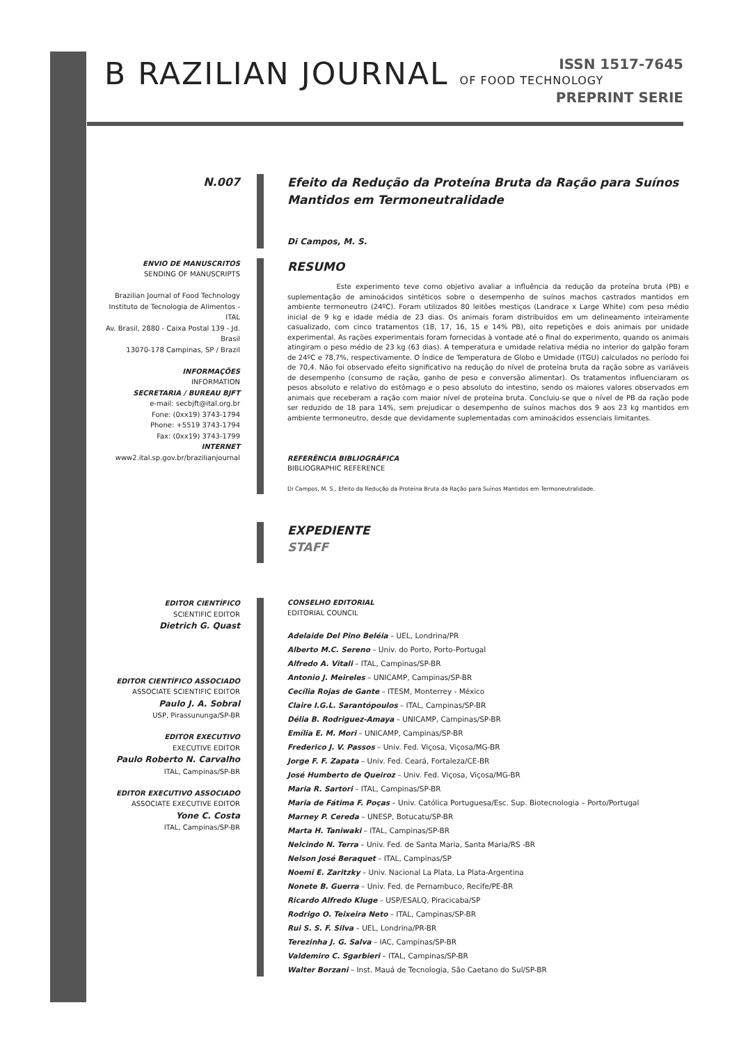B RAZILIAN JOURNAL OF FOOD TECHNOLOGY
ISSN 1517-7645
PREPRINT SERIE
N.007
Efeito da Redução da Proteína Bruta da Ração para Suínos Mantidos em Termoneutralidade
Di Campos, M. S.
ENVIO DE MANUSCRITOS
SENDING OF MANUSCRIPTS
Brazilian Journal of Food Technology
Instituto de Tecnologia de Alimentos - ITAL
Av. Brasil, 2880 - Caixa Postal 139 - Jd. Brasil
13070-178 Campinas, SP / Brazil
INFORMAÇÕES
INFORMATION
SECRETARIA / BUREAU BJFT
e-mail: secbjft@ital.org.br
Fone: (0xx19) 3743-1794
Phone: +5519 3743-1794
Fax: (0xx19) 3743-1799
INTERNET
www2.ital.sp.gov.br/brazilianjournal
RESUMO
Este experimento teve como objetivo avaliar a influência da redução da proteína bruta (PB) e suplementação de aminoácidos sintéticos sobre o desempenho de suínos machos castrados mantidos em ambiente termoneutro (24ºC). Foram utilizados 80 leitões mestiços (Landrace x Large White) com peso médio inicial de 9 kg e idade média de 23 dias. Os animais foram distribuídos em um delineamento inteiramente casualizado, com cinco tratamentos (18, 17, 16, 15 e 14% PB), oito repetições e dois animais por unidade experimental. As rações experimentais foram fornecidas à vontade até o final do experimento, quando os animais atingiram o peso médio de 23 kg (63 dias). A temperatura e umidade relativa média no interior do galpão foram de 24ºC e 78,7%, respectivamente. O Índice de Temperatura de Globo e Umidade (ITGU) calculados no período foi de 70,4. Não foi observado efeito significativo na redução do nível de proteína bruta da ração sobre as variáveis de desempenho (consumo de ração, ganho de peso e conversão alimentar). Os tratamentos influenciaram os pesos absoluto e relativo do estômago e o peso absoluto do intestino, sendo os maiores valores observados em animais que receberam a ração com maior nível de proteína bruta. Concluiu-se que o nível de PB da ração pode ser reduzido de 18 para 14%, sem prejudicar o desempenho de suínos machos dos 9 aos 23 kg mantidos em ambiente termoneutro, desde que devidamente suplementadas com aminoácidos essenciais limitantes.
REFERÊNCIA BIBLIOGRÁFICA
BIBLIOGRAPHIC REFERENCE
Di Campos, M. S., Efeito da Redução da Proteína Bruta da Ração para Suínos Mantidos em Termoneutralidade.
EXPEDIENTE
STAFF
EDITOR CIENTÍFICO
SCIENTIFIC EDITOR
Dietrich G. Quast
EDITOR CIENTÍFICO ASSOCIADO
ASSOCIATE SCIENTIFIC EDITOR
Paulo J. A. Sobral
USP, Pirassununga/SP-BR
EDITOR EXECUTIVO
EXECUTIVE EDITOR
Paulo Roberto N. Carvalho
ITAL, Campinas/SP-BR
EDITOR EXECUTIVO ASSOCIADO
ASSOCIATE EXECUTIVE EDITOR
Yone C. Costa
ITAL, Campinas/SP-BR
CONSELHO EDITORIAL
EDITORIAL COUNCIL
Adelaide Del Pino Beléia – UEL, Londrina/PR
Alberto M.C. Sereno – Univ. do Porto, Porto-Portugal
Alfredo A. Vitali – ITAL, Campinas/SP-BR
Antonio J. Meireles – UNICAMP, Campinas/SP-BR
Cecília Rojas de Gante – ITESM, Monterrey - México
Claire I.G.L. Sarantópoulos – ITAL, Campinas/SP-BR
Délia B. Rodriguez-Amaya – UNICAMP, Campinas/SP-BR
Emília E. M. Mori – UNICAMP, Campinas/SP-BR
Frederico J. V. Passos – Univ. Fed. Viçosa, Viçosa/MG-BR
Jorge F. F. Zapata – Univ. Fed. Ceará, Fortaleza/CE-BR
José Humberto de Queiroz – Univ. Fed. Viçosa, Viçosa/MG-BR
Maria R. Sartori – ITAL, Campinas/SP-BR
Maria de Fátima F. Poças – Univ. Católica Portuguesa/Esc. Sup. Biotecnologia – Porto/Portugal
Marney P. Cereda – UNESP, Botucatu/SP-BR
Marta H. Taniwaki – ITAL, Campinas/SP-BR
Nelcindo N. Terra – Univ. Fed. de Santa Maria, Santa Maria/RS -BR
Nelson José Beraquet – ITAL, Campinas/SP
Noemi E. Zaritzky – Univ. Nacional La Plata, La Plata-Argentina
Nonete B. Guerra – Univ. Fed. de Pernambuco, Recife/PE-BR
Ricardo Alfredo Kluge – USP/ESALQ, Piracicaba/SP
Rodrigo O. Teixeira Neto – ITAL, Campinas/SP-BR
Rui S. S. F. Silva – UEL, Londrina/PR-BR
Terezinha J. G. Salva – IAC, Campinas/SP-BR
Valdemiro C. Sgarbieri – ITAL, Campinas/SP-BR
Walter Borzani – Inst. Mauá de Tecnologia, São Caetano do Sul/SP-BR